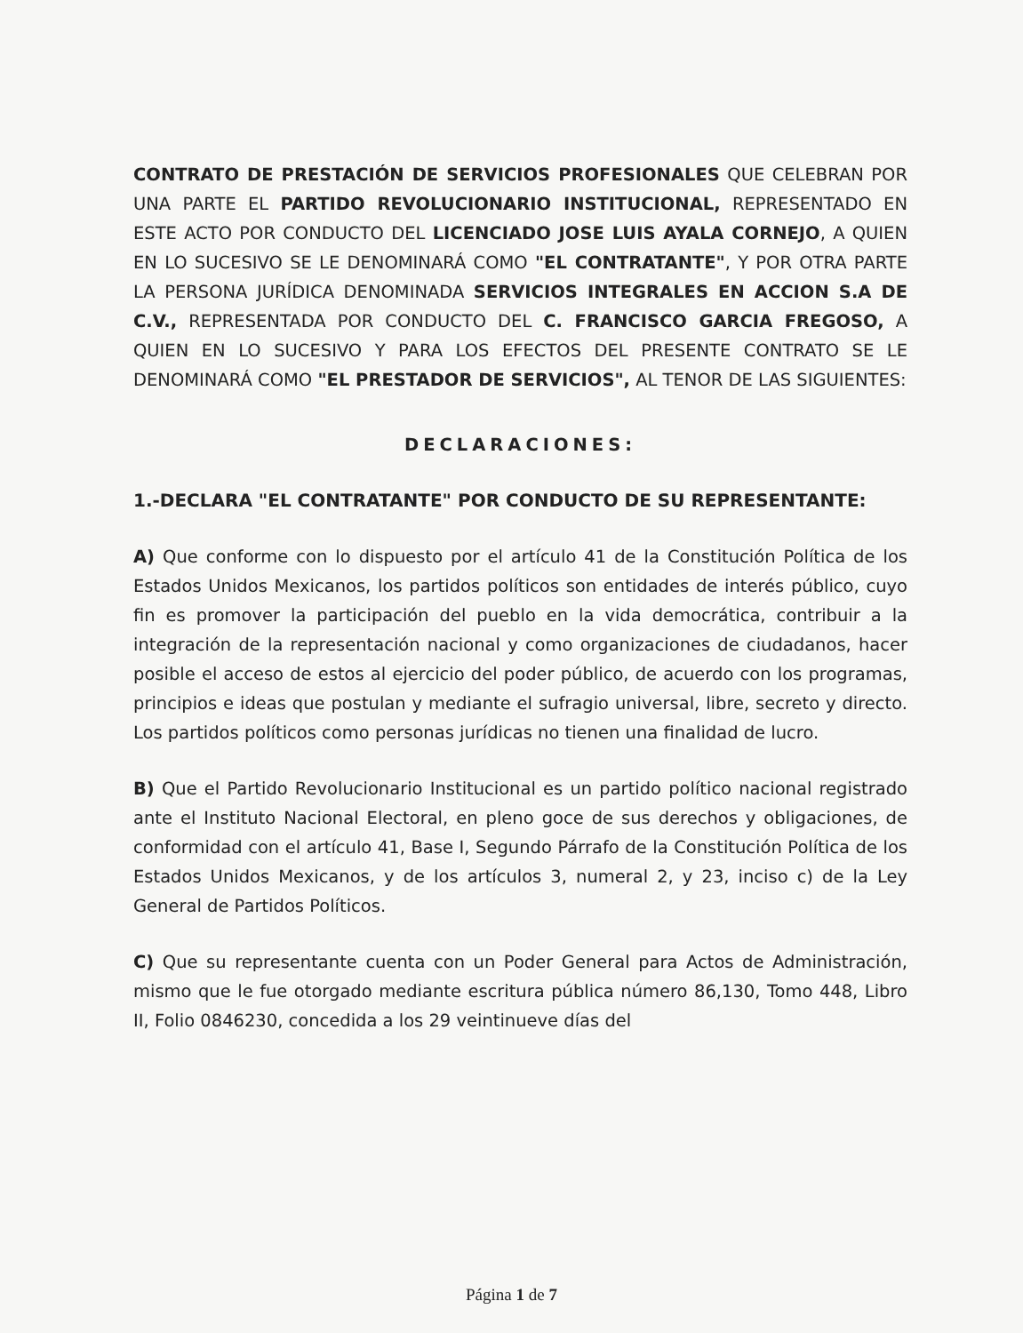CONTRATO DE PRESTACIÓN DE SERVICIOS PROFESIONALES QUE CELEBRAN POR UNA PARTE EL PARTIDO REVOLUCIONARIO INSTITUCIONAL, REPRESENTADO EN ESTE ACTO POR CONDUCTO DEL LICENCIADO JOSE LUIS AYALA CORNEJO, A QUIEN EN LO SUCESIVO SE LE DENOMINARÁ COMO "EL CONTRATANTE", Y POR OTRA PARTE LA PERSONA JURÍDICA DENOMINADA SERVICIOS INTEGRALES EN ACCION S.A DE C.V., REPRESENTADA POR CONDUCTO DEL C. FRANCISCO GARCIA FREGOSO, A QUIEN EN LO SUCESIVO Y PARA LOS EFECTOS DEL PRESENTE CONTRATO SE LE DENOMINARÁ COMO "EL PRESTADOR DE SERVICIOS", AL TENOR DE LAS SIGUIENTES:
DECLARACIONES:
1.-DECLARA "EL CONTRATANTE" POR CONDUCTO DE SU REPRESENTANTE:
A) Que conforme con lo dispuesto por el artículo 41 de la Constitución Política de los Estados Unidos Mexicanos, los partidos políticos son entidades de interés público, cuyo fin es promover la participación del pueblo en la vida democrática, contribuir a la integración de la representación nacional y como organizaciones de ciudadanos, hacer posible el acceso de estos al ejercicio del poder público, de acuerdo con los programas, principios e ideas que postulan y mediante el sufragio universal, libre, secreto y directo. Los partidos políticos como personas jurídicas no tienen una finalidad de lucro.
B) Que el Partido Revolucionario Institucional es un partido político nacional registrado ante el Instituto Nacional Electoral, en pleno goce de sus derechos y obligaciones, de conformidad con el artículo 41, Base I, Segundo Párrafo de la Constitución Política de los Estados Unidos Mexicanos, y de los artículos 3, numeral 2, y 23, inciso c) de la Ley General de Partidos Políticos.
C) Que su representante cuenta con un Poder General para Actos de Administración, mismo que le fue otorgado mediante escritura pública número 86,130, Tomo 448, Libro II, Folio 0846230, concedida a los 29 veintinueve días del
Página 1 de 7